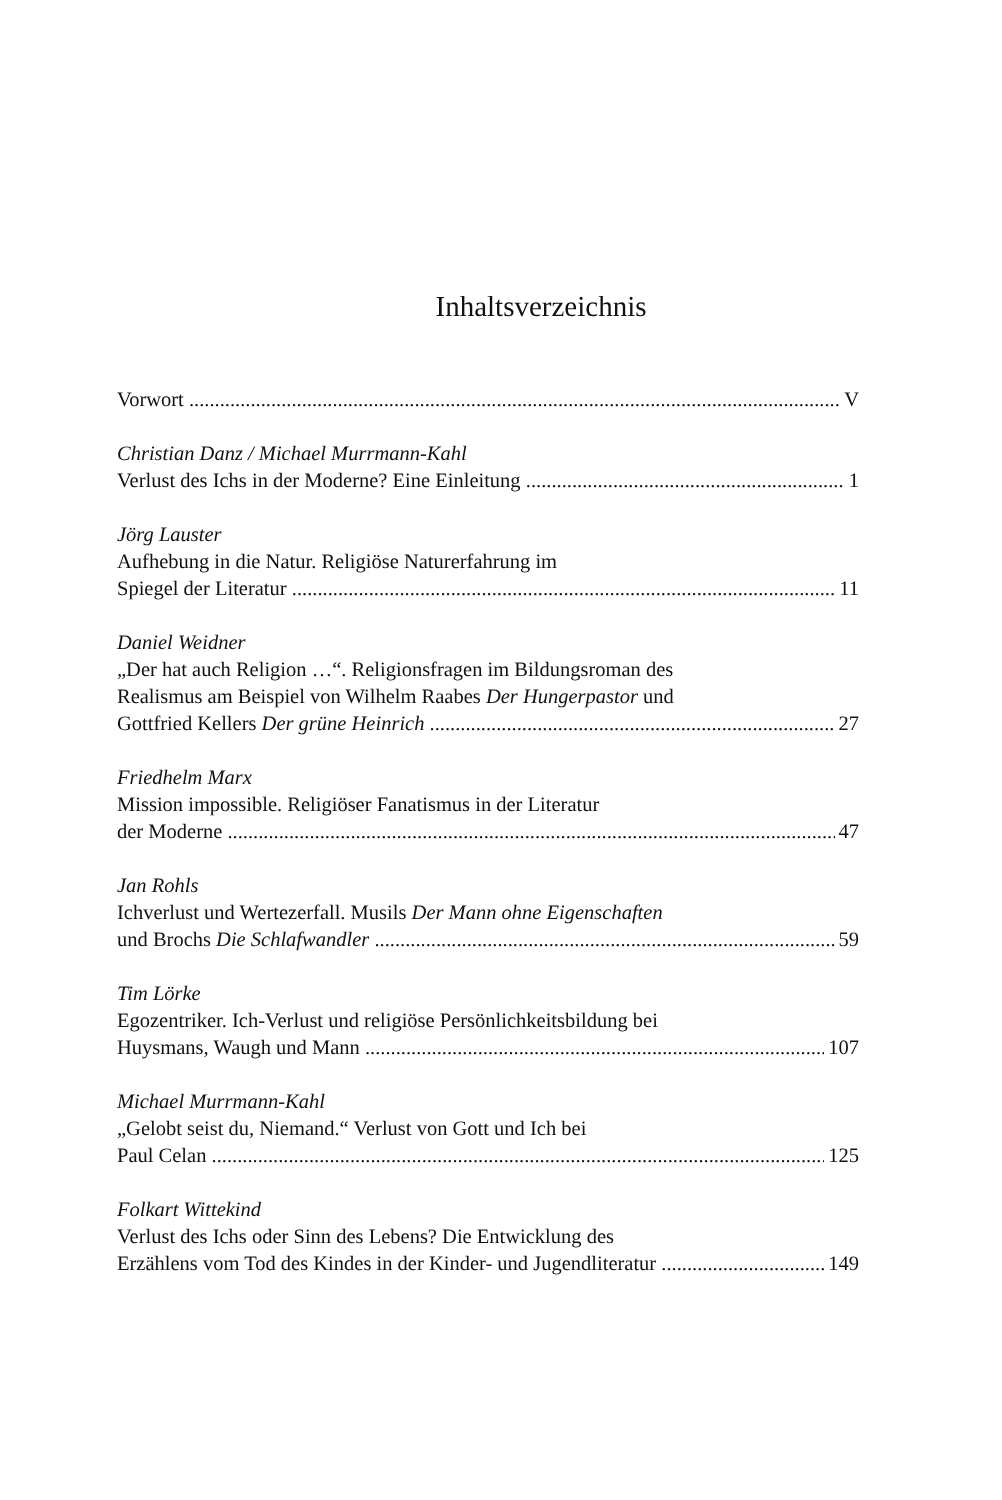Inhaltsverzeichnis
Vorwort V
Christian Danz / Michael Murrmann-Kahl
Verlust des Ichs in der Moderne? Eine Einleitung 1
Jörg Lauster
Aufhebung in die Natur. Religiöse Naturerfahrung im
Spiegel der Literatur 11
Daniel Weidner
„Der hat auch Religion …“. Religionsfragen im Bildungsroman des
Realismus am Beispiel von Wilhelm Raabes Der Hungerpastor und
Gottfried Kellers Der grüne Heinrich 27
Friedhelm Marx
Mission impossible. Religiöser Fanatismus in der Literatur
der Moderne 47
Jan Rohls
Ichverlust und Wertezerfall. Musils Der Mann ohne Eigenschaften
und Brochs Die Schlafwandler 59
Tim Lörke
Egozentriker. Ich-Verlust und religiöse Persönlichkeitsbildung bei
Huysmans, Waugh und Mann 107
Michael Murrmann-Kahl
„Gelobt seist du, Niemand.“ Verlust von Gott und Ich bei
Paul Celan 125
Folkart Wittekind
Verlust des Ichs oder Sinn des Lebens? Die Entwicklung des
Erzählens vom Tod des Kindes in der Kinder- und Jugendliteratur 149